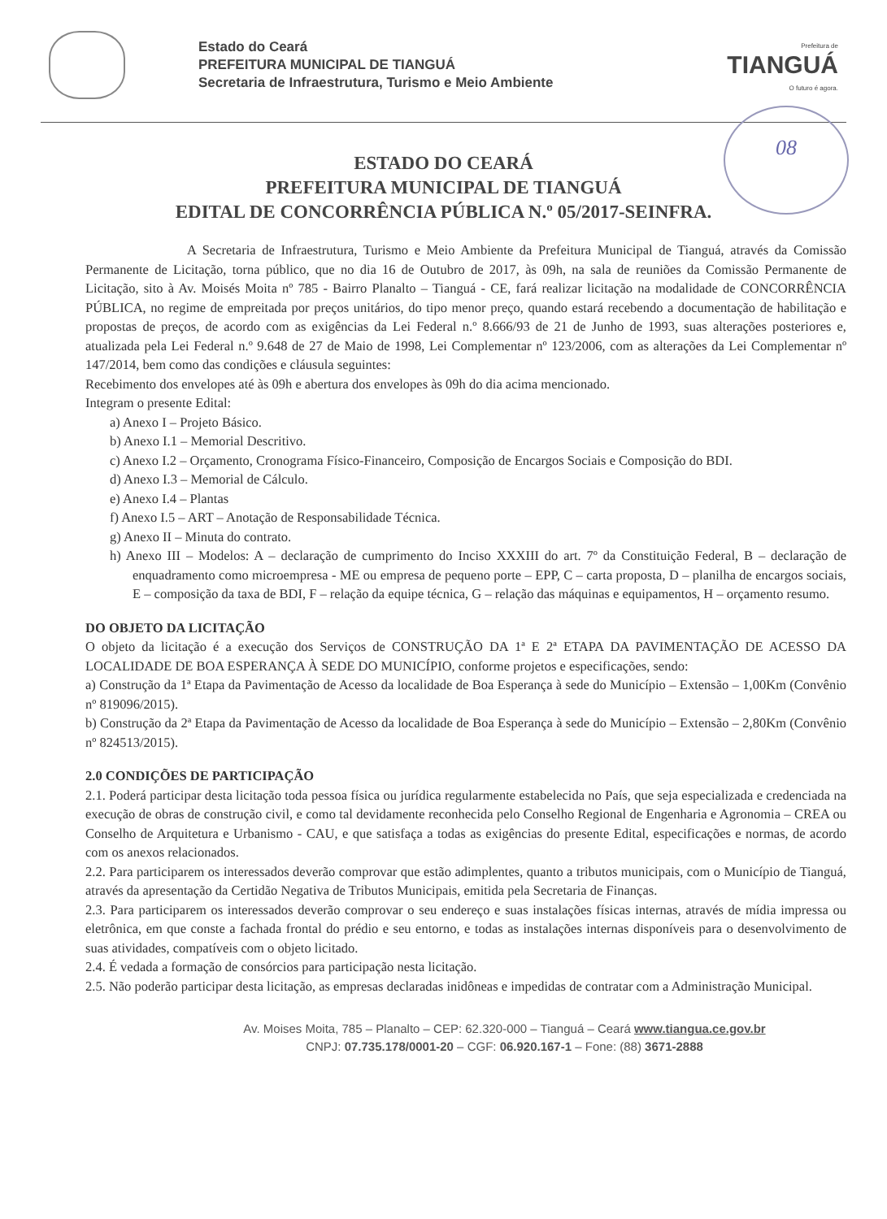Estado do Ceará
PREFEITURA MUNICIPAL DE TIANGUÁ
Secretaria de Infraestrutura, Turismo e Meio Ambiente
Prefeitura de
TIANGUÁ
O futuro é agora.
08
ESTADO DO CEARÁ
PREFEITURA MUNICIPAL DE TIANGUÁ
EDITAL DE CONCORRÊNCIA PÚBLICA N.º 05/2017-SEINFRA.
A Secretaria de Infraestrutura, Turismo e Meio Ambiente da Prefeitura Municipal de Tianguá, através da Comissão Permanente de Licitação, torna público, que no dia 16 de Outubro de 2017, às 09h, na sala de reuniões da Comissão Permanente de Licitação, sito à Av. Moisés Moita nº 785 - Bairro Planalto – Tianguá - CE, fará realizar licitação na modalidade de CONCORRÊNCIA PÚBLICA, no regime de empreitada por preços unitários, do tipo menor preço, quando estará recebendo a documentação de habilitação e propostas de preços, de acordo com as exigências da Lei Federal n.º 8.666/93 de 21 de Junho de 1993, suas alterações posteriores e, atualizada pela Lei Federal n.º 9.648 de 27 de Maio de 1998, Lei Complementar nº 123/2006, com as alterações da Lei Complementar nº 147/2014, bem como das condições e cláusula seguintes:
Recebimento dos envelopes até às 09h e abertura dos envelopes às 09h do dia acima mencionado.
Integram o presente Edital:
a) Anexo I – Projeto Básico.
b) Anexo I.1 – Memorial Descritivo.
c) Anexo I.2 – Orçamento, Cronograma Físico-Financeiro, Composição de Encargos Sociais e Composição do BDI.
d) Anexo I.3 – Memorial de Cálculo.
e) Anexo I.4 – Plantas
f) Anexo I.5 – ART – Anotação de Responsabilidade Técnica.
g) Anexo II – Minuta do contrato.
h) Anexo III – Modelos: A – declaração de cumprimento do Inciso XXXIII do art. 7º da Constituição Federal, B – declaração de enquadramento como microempresa - ME ou empresa de pequeno porte – EPP, C – carta proposta, D – planilha de encargos sociais, E – composição da taxa de BDI, F – relação da equipe técnica, G – relação das máquinas e equipamentos, H – orçamento resumo.
DO OBJETO DA LICITAÇÃO
O objeto da licitação é a execução dos Serviços de CONSTRUÇÃO DA 1ª E 2ª ETAPA DA PAVIMENTAÇÃO DE ACESSO DA LOCALIDADE DE BOA ESPERANÇA À SEDE DO MUNICÍPIO, conforme projetos e especificações, sendo:
a) Construção da 1ª Etapa da Pavimentação de Acesso da localidade de Boa Esperança à sede do Município – Extensão – 1,00Km (Convênio nº 819096/2015).
b) Construção da 2ª Etapa da Pavimentação de Acesso da localidade de Boa Esperança à sede do Município – Extensão – 2,80Km (Convênio nº 824513/2015).
2.0 CONDIÇÕES DE PARTICIPAÇÃO
2.1. Poderá participar desta licitação toda pessoa física ou jurídica regularmente estabelecida no País, que seja especializada e credenciada na execução de obras de construção civil, e como tal devidamente reconhecida pelo Conselho Regional de Engenharia e Agronomia – CREA ou Conselho de Arquitetura e Urbanismo - CAU, e que satisfaça a todas as exigências do presente Edital, especificações e normas, de acordo com os anexos relacionados.
2.2. Para participarem os interessados deverão comprovar que estão adimplentes, quanto a tributos municipais, com o Município de Tianguá, através da apresentação da Certidão Negativa de Tributos Municipais, emitida pela Secretaria de Finanças.
2.3. Para participarem os interessados deverão comprovar o seu endereço e suas instalações físicas internas, através de mídia impressa ou eletrônica, em que conste a fachada frontal do prédio e seu entorno, e todas as instalações internas disponíveis para o desenvolvimento de suas atividades, compatíveis com o objeto licitado.
2.4. É vedada a formação de consórcios para participação nesta licitação.
2.5. Não poderão participar desta licitação, as empresas declaradas inidôneas e impedidas de contratar com a Administração Municipal.
Av. Moises Moita, 785 – Planalto – CEP: 62.320-000 – Tianguá – Ceará www.tiangua.ce.gov.br
CNPJ: 07.735.178/0001-20 – CGF: 06.920.167-1 – Fone: (88) 3671-2888